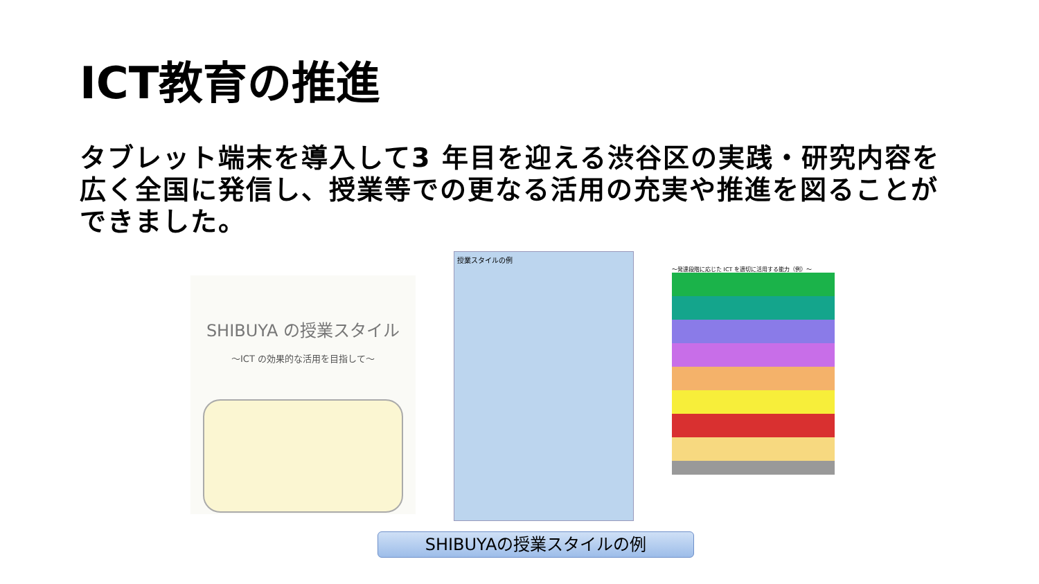ICT教育の推進
タブレット端末を導入して3 年目を迎える渋谷区の実践・研究内容を広く全国に発信し、授業等での更なる活用の充実や推進を図ることができました。
SHIBUYA の授業スタイル
～ICT の効果的な活用を目指して～
授業スタイルの例
～発達段階に応じた ICT を適切に活用する能力（例）～
SHIBUYAの授業スタイルの例